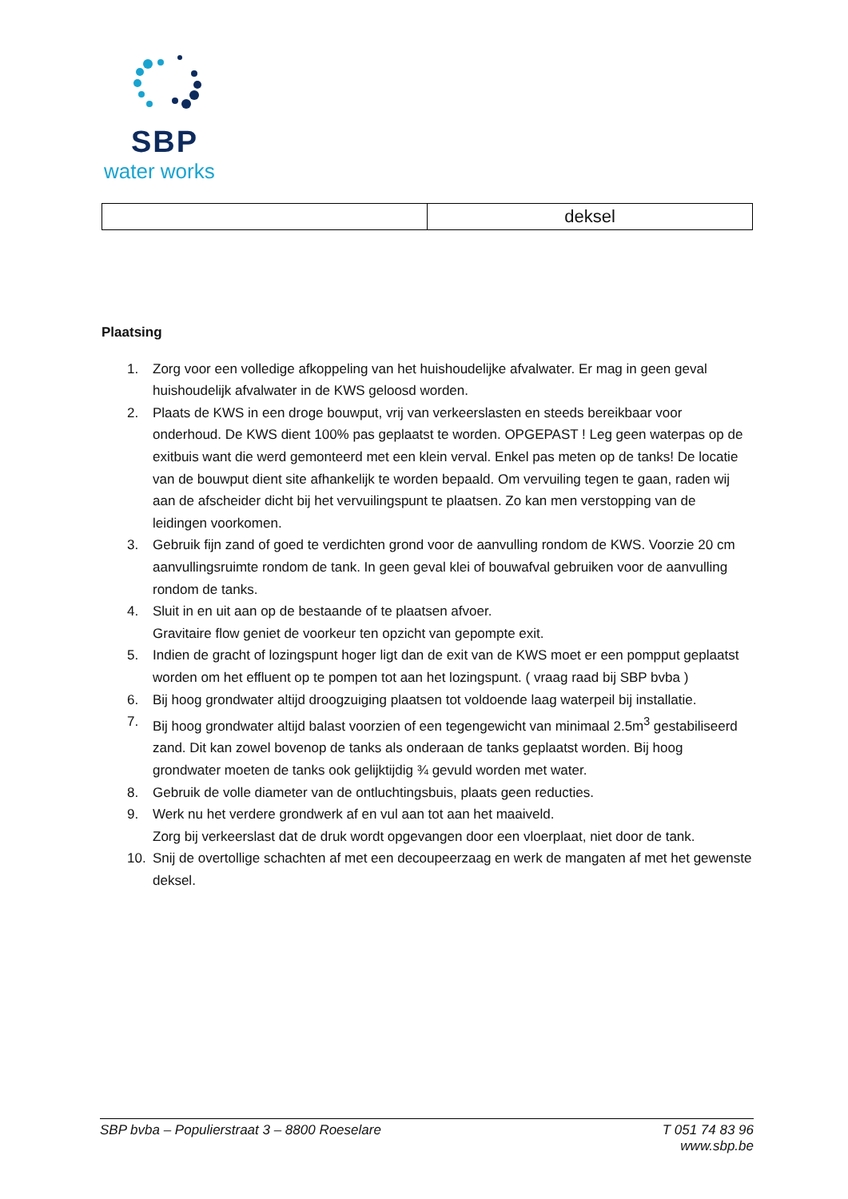SBP
water works
| | deksel |
Plaatsing
1. Zorg voor een volledige afkoppeling van het huishoudelijke afvalwater. Er mag in geen geval huishoudelijk afvalwater in de KWS geloosd worden.
2. Plaats de KWS in een droge bouwput, vrij van verkeerslasten en steeds bereikbaar voor onderhoud. De KWS dient 100% pas geplaatst te worden. OPGEPAST ! Leg geen waterpas op de exitbuis want die werd gemonteerd met een klein verval. Enkel pas meten op de tanks! De locatie van de bouwput dient site afhankelijk te worden bepaald. Om vervuiling tegen te gaan, raden wij aan de afscheider dicht bij het vervuilingspunt te plaatsen. Zo kan men verstopping van de leidingen voorkomen.
3. Gebruik fijn zand of goed te verdichten grond voor de aanvulling rondom de KWS. Voorzie 20 cm aanvullingsruimte rondom de tank. In geen geval klei of bouwafval gebruiken voor de aanvulling rondom de tanks.
4. Sluit in en uit aan op de bestaande of te plaatsen afvoer.
Gravitaire flow geniet de voorkeur ten opzicht van gepompte exit.
5. Indien de gracht of lozingspunt hoger ligt dan de exit van de KWS moet er een pompput geplaatst worden om het effluent op te pompen tot aan het lozingspunt. ( vraag raad bij SBP bvba )
6. Bij hoog grondwater altijd droogzuiging plaatsen tot voldoende laag waterpeil bij installatie.
7. Bij hoog grondwater altijd balast voorzien of een tegengewicht van minimaal 2.5m<sup>3</sup> gestabiliseerd zand. Dit kan zowel bovenop de tanks als onderaan de tanks geplaatst worden. Bij hoog grondwater moeten de tanks ook gelijktijdig ¾ gevuld worden met water.
8. Gebruik de volle diameter van de ontluchtingsbuis, plaats geen reducties.
9. Werk nu het verdere grondwerk af en vul aan tot aan het maaiveld.
Zorg bij verkeerslast dat de druk wordt opgevangen door een vloerplaat, niet door de tank.
10. Snij de overtollige schachten af met een decoupeerzaag en werk de mangaten af met het gewenste deksel.
SBP bvba – Populierstraat 3 – 8800 Roeselare T 051 74 83 96
www.sbp.be